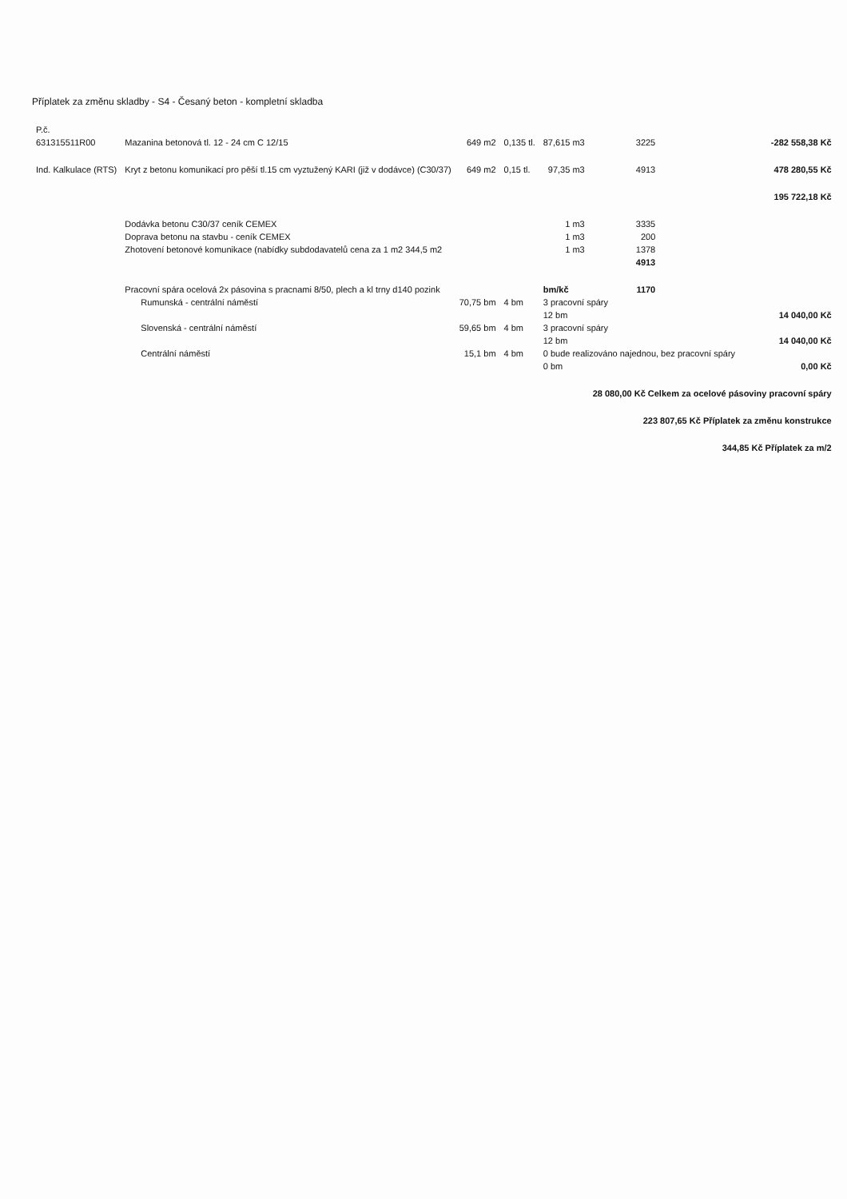Příplatek za změnu skladby - S4 - Česaný beton - kompletní skladba
| P.č. | | | | | | |
| --- | --- | --- | --- | --- | --- | --- |
| 631315511R00 | Mazanina betonová tl. 12 - 24 cm C 12/15 | 649 m2 | 0,135 tl. | 87,615 m3 | 3225 | -282 558,38 Kč |
| Ind. Kalkulace (RTS) | Kryt z betonu komunikací pro pěší tl.15 cm vyztužený KARI (již v dodávce) (C30/37) | 649 m2 | 0,15 tl. | 97,35 m3 | 4913 | 478 280,55 Kč |
| | | | | | | 195 722,18 Kč |
| | Dodávka betonu C30/37 ceník CEMEX | | | 1 m3 | 3335 | |
| | Doprava betonu na stavbu - ceník CEMEX | | | 1 m3 | 200 | |
| | Zhotovení betonové komunikace (nabídky subdodavatelů cena za 1 m2 344,5 m2 | | | 1 m3 | 1378 | |
| | | | | | 4913 | |
| | Pracovní spára ocelová 2x pásovina s pracnami 8/50, plech a kl trny d140 pozink | | | bm/kč | 1170 | |
| | Rumunská - centrální náměstí | 70,75 bm | 4 bm | 3 pracovní spáry | | |
| | | | | 12 bm | | 14 040,00 Kč |
| | Slovenská - centrální náměstí | 59,65 bm | 4 bm | 3 pracovní spáry | | |
| | | | | 12 bm | | 14 040,00 Kč |
| | Centrální náměstí | 15,1 bm | 4 bm | 0 bude realizováno najednou, bez pracovní spáry | | |
| | | | | 0 bm | | 0,00 Kč |
| | | | | | 28 080,00 Kč Celkem za ocelové pásoviny pracovní spáry | |
| | | | | | 223 807,65 Kč Příplatek za změnu konstrukce | |
| | | | | | 344,85 Kč Příplatek za m/2 | |